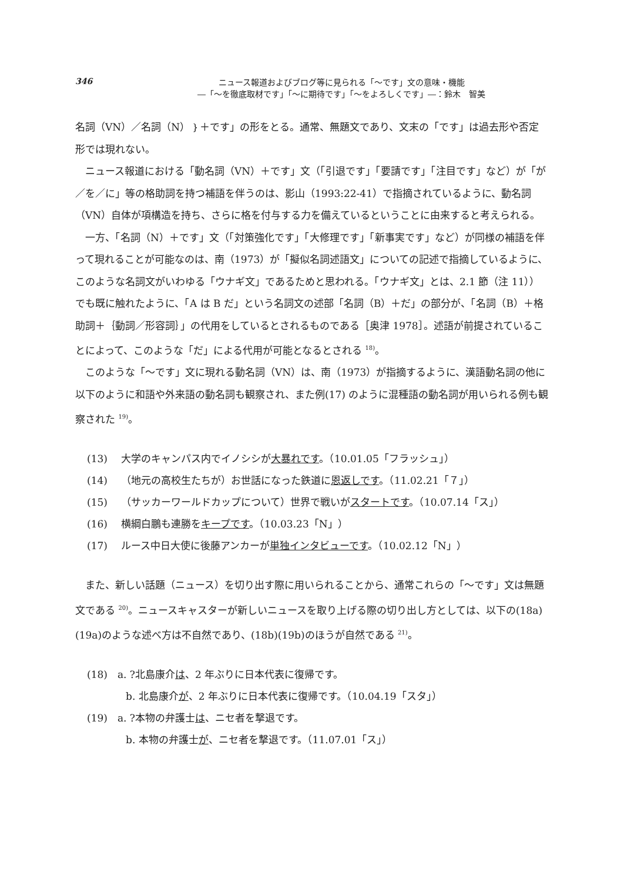346
ニュース報道およびブログ等に見られる「〜です」文の意味・機能
―「〜を徹底取材です」「〜に期待です」「〜をよろしくです」―：鈴木　智美
名詞（VN）／名詞（N）｝＋です」の形をとる。通常、無題文であり、文末の「です」は過去形や否定形では現れない。
ニュース報道における「動名詞（VN）＋です」文（「引退です」「要請です」「注目です」など）が「が／を／に」等の格助詞を持つ補語を伴うのは、影山（1993:22-41）で指摘されているように、動名詞（VN）自体が項構造を持ち、さらに格を付与する力を備えているということに由来すると考えられる。
一方、「名詞（N）＋です」文（「対策強化です」「大修理です」「新事実です」など）が同様の補語を伴って現れることが可能なのは、南（1973）が「擬似名詞述語文」についての記述で指摘しているように、このような名詞文がいわゆる「ウナギ文」であるためと思われる。「ウナギ文」とは、2.1 節（注 11））でも既に触れたように、「A は B だ」という名詞文の述部「名詞（B）＋だ」の部分が、「名詞（B）＋格助詞＋｛動詞／形容詞｝」の代用をしているとされるものである［奥津 1978］。述語が前提されていることによって、このような「だ」による代用が可能となるとされる <sup>18)</sup>。
このような「〜です」文に現れる動名詞（VN）は、南（1973）が指摘するように、漢語動名詞の他に以下のように和語や外来語の動名詞も観察され、また例(17) のように混種語の動名詞が用いられる例も観察された <sup>19)</sup>。
(13) 大学のキャンパス内でイノシシが大暴れです。（10.01.05「フラッシュ」）
(14) （地元の高校生たちが）お世話になった鉄道に恩返しです。（11.02.21「７」）
(15) （サッカーワールドカップについて）世界で戦いがスタートです。（10.07.14「ス」）
(16) 横綱白鵬も連勝をキープです。（10.03.23「N」）
(17) ルース中日大使に後藤アンカーが単独インタビューです。（10.02.12「N」）
また、新しい話題（ニュース）を切り出す際に用いられることから、通常これらの「〜です」文は無題文である <sup>20)</sup>。ニュースキャスターが新しいニュースを取り上げる際の切り出し方としては、以下の(18a)(19a)のような述べ方は不自然であり、(18b)(19b)のほうが自然である <sup>21)</sup>。
(18)　a. ?北島康介は、2 年ぶりに日本代表に復帰です。
b. 北島康介が、2 年ぶりに日本代表に復帰です。（10.04.19「スタ」）
(19)　a. ?本物の弁護士は、ニセ者を撃退です。
b. 本物の弁護士が、ニセ者を撃退です。（11.07.01「ス」）